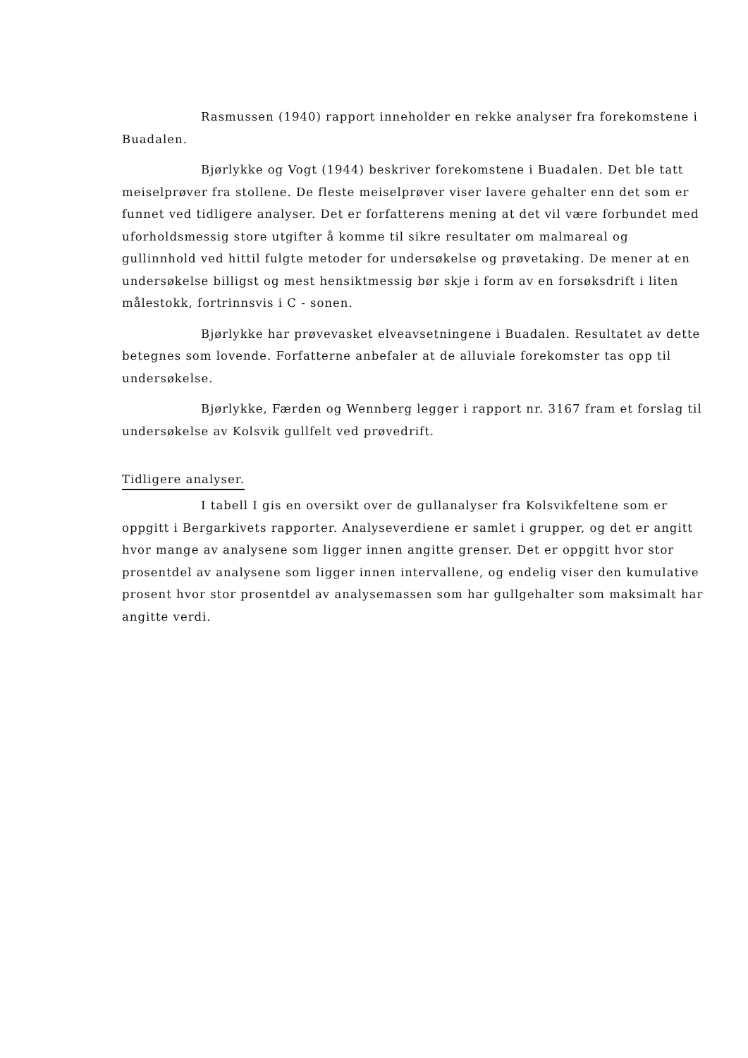Rasmussen (1940) rapport inneholder en rekke analyser fra forekomstene i Buadalen.
Bjørlykke og Vogt (1944) beskriver forekomstene i Buadalen. Det ble tatt meiselprøver fra stollene. De fleste meiselprøver viser lavere gehalter enn det som er funnet ved tidligere analyser. Det er forfatterens mening at det vil være forbundet med uforholdsmessig store utgifter å komme til sikre resultater om malmareal og gullinnhold ved hittil fulgte metoder for undersøkelse og prøvetaking. De mener at en undersøkelse billigst og mest hensiktmessig bør skje i form av en forsøksdrift i liten målestokk, fortrinnsvis i C - sonen.
Bjørlykke har prøvevasket elveavsetningene i Buadalen. Resultatet av dette betegnes som lovende. Forfatterne anbefaler at de alluviale forekomster tas opp til undersøkelse.
Bjørlykke, Færden og Wennberg legger i rapport nr. 3167 fram et forslag til undersøkelse av Kolsvik gullfelt ved prøvedrift.
Tidligere analyser.
I tabell I gis en oversikt over de gullanalyser fra Kolsvikfeltene som er oppgitt i Bergarkivets rapporter. Analyseverdiene er samlet i grupper, og det er angitt hvor mange av analysene som ligger innen angitte grenser. Det er oppgitt hvor stor prosentdel av analysene som ligger innen intervallene, og endelig viser den kumulative prosent hvor stor prosentdel av analysemassen som har gullgehalter som maksimalt har angitte verdi.